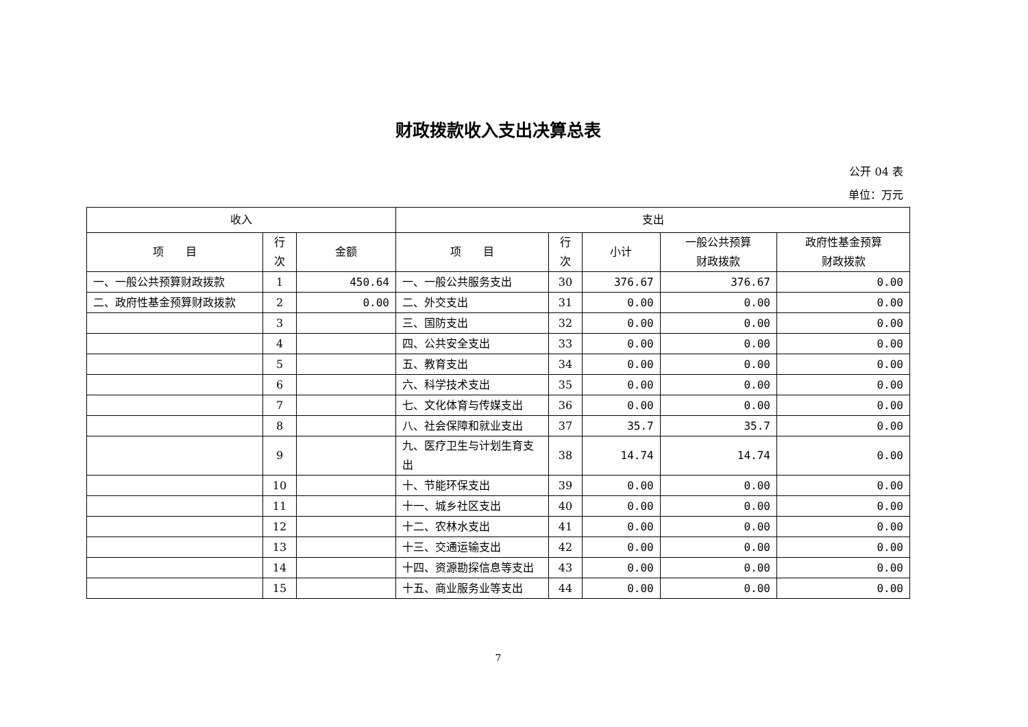财政拨款收入支出决算总表
公开 04 表
单位：万元
| 收入 | | | 支出 | | | | |
| --- | --- | --- | --- | --- | --- | --- | --- |
| 项 目 | 行 次 | 金额 | 项 目 | 行 次 | 小计 | 一般公共预算 财政拨款 | 政府性基金预算 财政拨款 |
| 一、一般公共预算财政拨款 | 1 | 450.64 | 一、一般公共服务支出 | 30 | 376.67 | 376.67 | 0.00 |
| 二、政府性基金预算财政拨款 | 2 | 0.00 | 二、外交支出 | 31 | 0.00 | 0.00 | 0.00 |
| | 3 | | 三、国防支出 | 32 | 0.00 | 0.00 | 0.00 |
| | 4 | | 四、公共安全支出 | 33 | 0.00 | 0.00 | 0.00 |
| | 5 | | 五、教育支出 | 34 | 0.00 | 0.00 | 0.00 |
| | 6 | | 六、科学技术支出 | 35 | 0.00 | 0.00 | 0.00 |
| | 7 | | 七、文化体育与传媒支出 | 36 | 0.00 | 0.00 | 0.00 |
| | 8 | | 八、社会保障和就业支出 | 37 | 35.7 | 35.7 | 0.00 |
| | 9 | | 九、医疗卫生与计划生育支出 | 38 | 14.74 | 14.74 | 0.00 |
| | 10 | | 十、节能环保支出 | 39 | 0.00 | 0.00 | 0.00 |
| | 11 | | 十一、城乡社区支出 | 40 | 0.00 | 0.00 | 0.00 |
| | 12 | | 十二、农林水支出 | 41 | 0.00 | 0.00 | 0.00 |
| | 13 | | 十三、交通运输支出 | 42 | 0.00 | 0.00 | 0.00 |
| | 14 | | 十四、资源勘探信息等支出 | 43 | 0.00 | 0.00 | 0.00 |
| | 15 | | 十五、商业服务业等支出 | 44 | 0.00 | 0.00 | 0.00 |
7